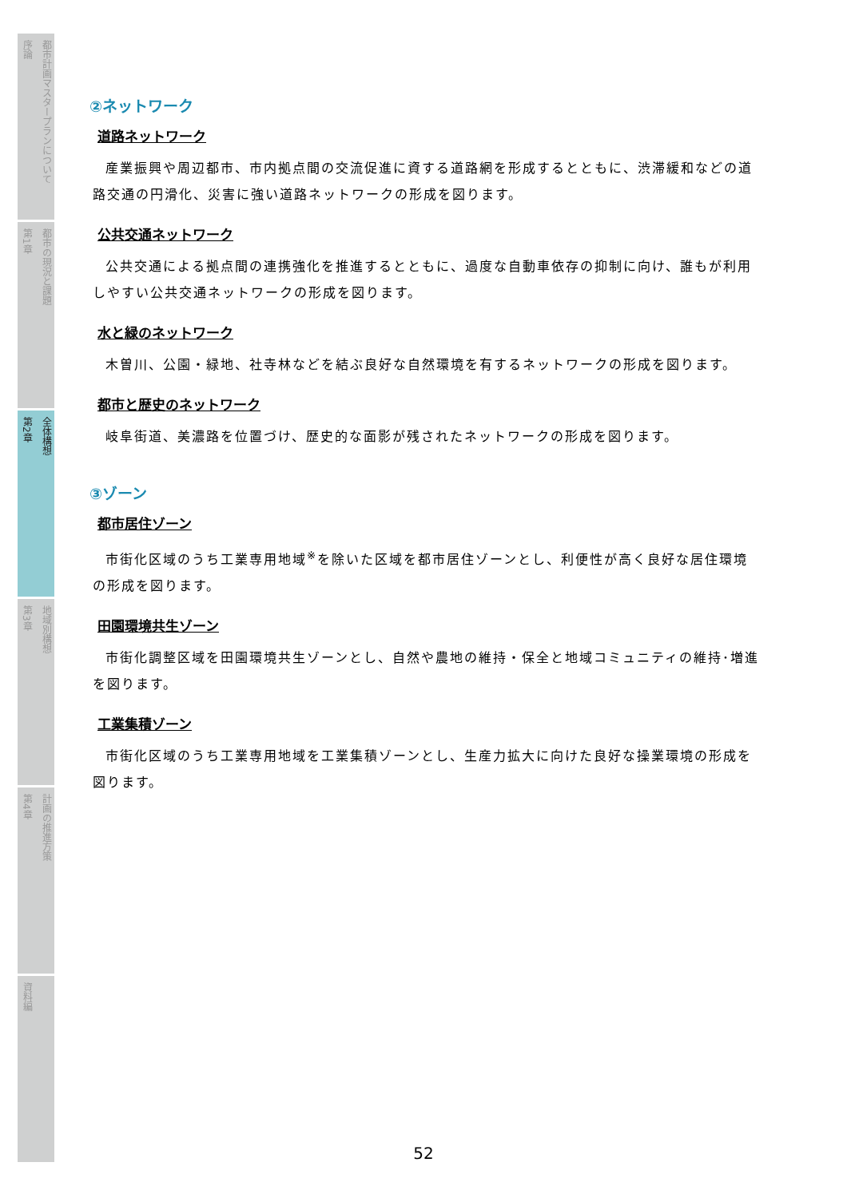序論 都市計画マスタープランについて
第1章 都市の現況と課題
第2章 全体構想
第3章 地域別構想
第4章 計画の推進方策
資料編
②ネットワーク
道路ネットワーク
産業振興や周辺都市、市内拠点間の交流促進に資する道路網を形成するとともに、渋滞緩和などの道路交通の円滑化、災害に強い道路ネットワークの形成を図ります。
公共交通ネットワーク
公共交通による拠点間の連携強化を推進するとともに、過度な自動車依存の抑制に向け、誰もが利用しやすい公共交通ネットワークの形成を図ります。
水と緑のネットワーク
木曽川、公園・緑地、社寺林などを結ぶ良好な自然環境を有するネットワークの形成を図ります。
都市と歴史のネットワーク
岐阜街道、美濃路を位置づけ、歴史的な面影が残されたネットワークの形成を図ります。
③ゾーン
都市居住ゾーン
市街化区域のうち工業専用地域<sup>※</sup>を除いた区域を都市居住ゾーンとし、利便性が高く良好な居住環境の形成を図ります。
田園環境共生ゾーン
市街化調整区域を田園環境共生ゾーンとし、自然や農地の維持・保全と地域コミュニティの維持･増進を図ります。
工業集積ゾーン
市街化区域のうち工業専用地域を工業集積ゾーンとし、生産力拡大に向けた良好な操業環境の形成を図ります。
52